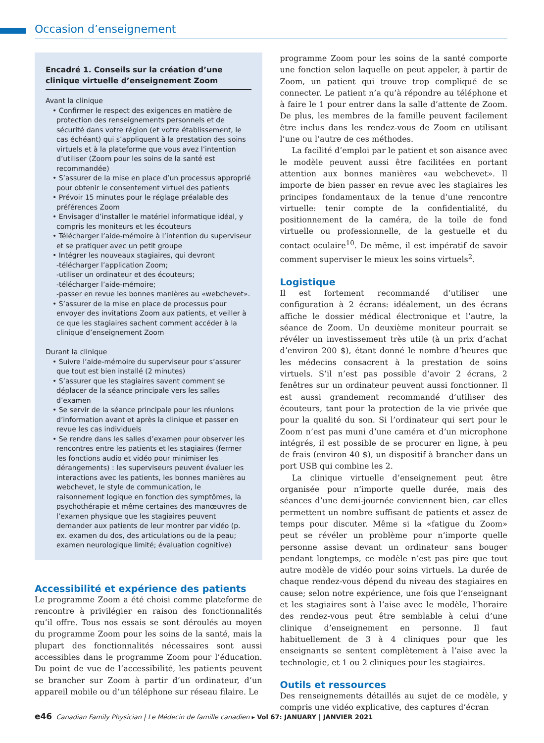Occasion d’enseignement
Encadré 1. Conseils sur la création d’une clinique virtuelle d’enseignement Zoom
Avant la clinique
• Confirmer le respect des exigences en matière de protection des renseignements personnels et de sécurité dans votre région (et votre établissement, le cas échéant) qui s’appliquent à la prestation des soins virtuels et à la plateforme que vous avez l’intention d’utiliser (Zoom pour les soins de la santé est recommandée)
• S’assurer de la mise en place d’un processus approprié pour obtenir le consentement virtuel des patients
• Prévoir 15 minutes pour le réglage préalable des préférences Zoom
• Envisager d’installer le matériel informatique idéal, y compris les moniteurs et les écouteurs
• Télécharger l’aide-mémoire à l’intention du superviseur et se pratiquer avec un petit groupe
• Intégrer les nouveaux stagiaires, qui devront
-télécharger l’application Zoom;
-utiliser un ordinateur et des écouteurs;
-télécharger l’aide-mémoire;
-passer en revue les bonnes manières au «webchevet».
• S’assurer de la mise en place de processus pour envoyer des invitations Zoom aux patients, et veiller à ce que les stagiaires sachent comment accéder à la clinique d’enseignement Zoom
Durant la clinique
• Suivre l’aide-mémoire du superviseur pour s’assurer que tout est bien installé (2 minutes)
• S’assurer que les stagiaires savent comment se déplacer de la séance principale vers les salles d’examen
• Se servir de la séance principale pour les réunions d’information avant et après la clinique et passer en revue les cas individuels
• Se rendre dans les salles d’examen pour observer les rencontres entre les patients et les stagiaires (fermer les fonctions audio et vidéo pour minimiser les dérangements) : les superviseurs peuvent évaluer les interactions avec les patients, les bonnes manières au webchevet, le style de communication, le raisonnement logique en fonction des symptômes, la psychothérapie et même certaines des manœuvres de l’examen physique que les stagiaires peuvent demander aux patients de leur montrer par vidéo (p. ex. examen du dos, des articulations ou de la peau; examen neurologique limité; évaluation cognitive)
Accessibilité et expérience des patients
Le programme Zoom a été choisi comme plateforme de rencontre à privilégier en raison des fonctionnalités qu’il offre. Tous nos essais se sont déroulés au moyen du programme Zoom pour les soins de la santé, mais la plupart des fonctionnalités nécessaires sont aussi accessibles dans le programme Zoom pour l’éducation. Du point de vue de l’accessibilité, les patients peuvent se brancher sur Zoom à partir d’un ordinateur, d’un appareil mobile ou d’un téléphone sur réseau filaire. Le
programme Zoom pour les soins de la santé comporte une fonction selon laquelle on peut appeler, à partir de Zoom, un patient qui trouve trop compliqué de se connecter. Le patient n’a qu’à répondre au téléphone et à faire le 1 pour entrer dans la salle d’attente de Zoom. De plus, les membres de la famille peuvent facilement être inclus dans les rendez-vous de Zoom en utilisant l’une ou l’autre de ces méthodes.
La facilité d’emploi par le patient et son aisance avec le modèle peuvent aussi être facilitées en portant attention aux bonnes manières «au webchevet». Il importe de bien passer en revue avec les stagiaires les principes fondamentaux de la tenue d’une rencontre virtuelle: tenir compte de la confidentialité, du positionnement de la caméra, de la toile de fond virtuelle ou professionnelle, de la gestuelle et du contact oculaire<sup>10</sup>. De même, il est impératif de savoir comment superviser le mieux les soins virtuels<sup>2</sup>.
Logistique
Il est fortement recommandé d’utiliser une configuration à 2 écrans: idéalement, un des écrans affiche le dossier médical électronique et l’autre, la séance de Zoom. Un deuxième moniteur pourrait se révéler un investissement très utile (à un prix d’achat d’environ 200 $), étant donné le nombre d’heures que les médecins consacrent à la prestation de soins virtuels. S’il n’est pas possible d’avoir 2 écrans, 2 fenêtres sur un ordinateur peuvent aussi fonctionner. Il est aussi grandement recommandé d’utiliser des écouteurs, tant pour la protection de la vie privée que pour la qualité du son. Si l’ordinateur qui sert pour le Zoom n’est pas muni d’une caméra et d’un microphone intégrés, il est possible de se procurer en ligne, à peu de frais (environ 40 $), un dispositif à brancher dans un port USB qui combine les 2.
La clinique virtuelle d’enseignement peut être organisée pour n’importe quelle durée, mais des séances d’une demi-journée conviennent bien, car elles permettent un nombre suffisant de patients et assez de temps pour discuter. Même si la «fatigue du Zoom» peut se révéler un problème pour n’importe quelle personne assise devant un ordinateur sans bouger pendant longtemps, ce modèle n’est pas pire que tout autre modèle de vidéo pour soins virtuels. La durée de chaque rendez-vous dépend du niveau des stagiaires en cause; selon notre expérience, une fois que l’enseignant et les stagiaires sont à l’aise avec le modèle, l’horaire des rendez-vous peut être semblable à celui d’une clinique d’enseignement en personne. Il faut habituellement de 3 à 4 cliniques pour que les enseignants se sentent complètement à l’aise avec la technologie, et 1 ou 2 cliniques pour les stagiaires.
Outils et ressources
Des renseignements détaillés au sujet de ce modèle, y compris une vidéo explicative, des captures d’écran
e46 Canadian Family Physician | Le Médecin de famille canadien ▸ Vol 67: JANUARY | JANVIER 2021